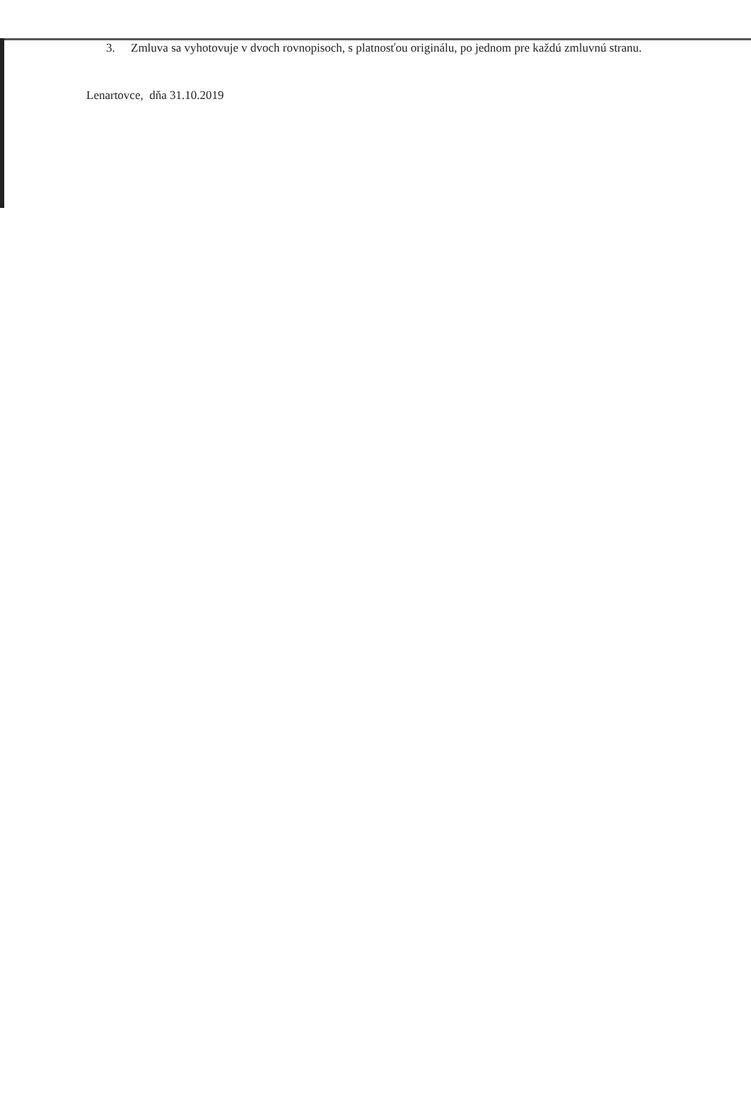3. Zmluva sa vyhotovuje v dvoch rovnopisoch, s platnosťou originálu, po jednom pre každú zmluvnú stranu.
Lenartovce, dňa 31.10.2019